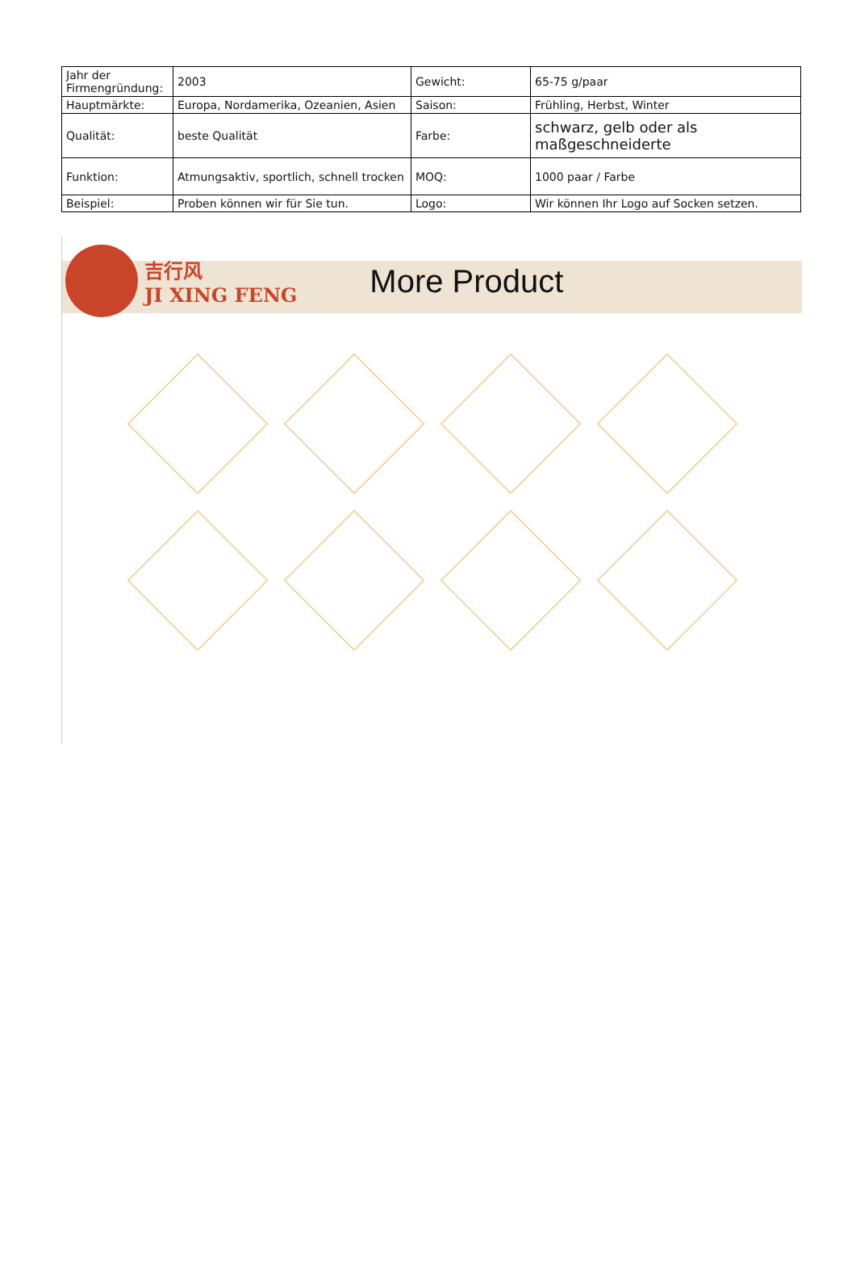| Jahr der Firmengründung: | 2003 | Gewicht: | 65-75 g/paar |
| Hauptmärkte: | Europa, Nordamerika, Ozeanien, Asien | Saison: | Frühling, Herbst, Winter |
| Qualität: | beste Qualität | Farbe: | schwarz, gelb oder als maßgeschneiderte |
| Funktion: | Atmungsaktiv, sportlich, schnell trocken | MOQ: | 1000 paar / Farbe |
| Beispiel: | Proben können wir für Sie tun. | Logo: | Wir können Ihr Logo auf Socken setzen. |
吉行风
JI XING FENG
More Product